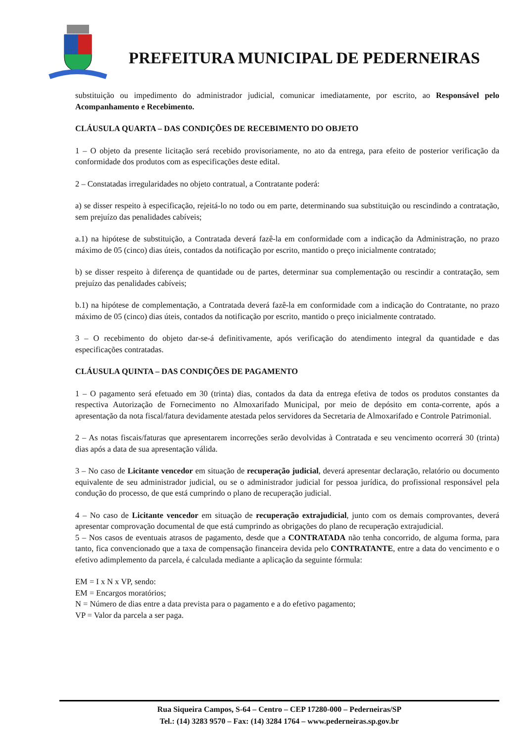PREFEITURA MUNICIPAL DE PEDERNEIRAS
substituição ou impedimento do administrador judicial, comunicar imediatamente, por escrito, ao Responsável pelo Acompanhamento e Recebimento.
CLÁUSULA QUARTA – DAS CONDIÇÕES DE RECEBIMENTO DO OBJETO
1 – O objeto da presente licitação será recebido provisoriamente, no ato da entrega, para efeito de posterior verificação da conformidade dos produtos com as especificações deste edital.
2 – Constatadas irregularidades no objeto contratual, a Contratante poderá:
a) se disser respeito à especificação, rejeitá-lo no todo ou em parte, determinando sua substituição ou rescindindo a contratação, sem prejuízo das penalidades cabíveis;
a.1) na hipótese de substituição, a Contratada deverá fazê-la em conformidade com a indicação da Administração, no prazo máximo de 05 (cinco) dias úteis, contados da notificação por escrito, mantido o preço inicialmente contratado;
b) se disser respeito à diferença de quantidade ou de partes, determinar sua complementação ou rescindir a contratação, sem prejuízo das penalidades cabíveis;
b.1) na hipótese de complementação, a Contratada deverá fazê-la em conformidade com a indicação do Contratante, no prazo máximo de 05 (cinco) dias úteis, contados da notificação por escrito, mantido o preço inicialmente contratado.
3 – O recebimento do objeto dar-se-á definitivamente, após verificação do atendimento integral da quantidade e das especificações contratadas.
CLÁUSULA QUINTA – DAS CONDIÇÕES DE PAGAMENTO
1 – O pagamento será efetuado em 30 (trinta) dias, contados da data da entrega efetiva de todos os produtos constantes da respectiva Autorização de Fornecimento no Almoxarifado Municipal, por meio de depósito em conta-corrente, após a apresentação da nota fiscal/fatura devidamente atestada pelos servidores da Secretaria de Almoxarifado e Controle Patrimonial.
2 – As notas fiscais/faturas que apresentarem incorreções serão devolvidas à Contratada e seu vencimento ocorrerá 30 (trinta) dias após a data de sua apresentação válida.
3 – No caso de Licitante vencedor em situação de recuperação judicial, deverá apresentar declaração, relatório ou documento equivalente de seu administrador judicial, ou se o administrador judicial for pessoa jurídica, do profissional responsável pela condução do processo, de que está cumprindo o plano de recuperação judicial.
4 – No caso de Licitante vencedor em situação de recuperação extrajudicial, junto com os demais comprovantes, deverá apresentar comprovação documental de que está cumprindo as obrigações do plano de recuperação extrajudicial.
5 – Nos casos de eventuais atrasos de pagamento, desde que a CONTRATADA não tenha concorrido, de alguma forma, para tanto, fica convencionado que a taxa de compensação financeira devida pelo CONTRATANTE, entre a data do vencimento e o efetivo adimplemento da parcela, é calculada mediante a aplicação da seguinte fórmula:
EM = I x N x VP, sendo:
EM = Encargos moratórios;
N = Número de dias entre a data prevista para o pagamento e a do efetivo pagamento;
VP = Valor da parcela a ser paga.
Rua Siqueira Campos, S-64 – Centro – CEP 17280-000 – Pederneiras/SP
Tel.: (14) 3283 9570 – Fax: (14) 3284 1764 – www.pederneiras.sp.gov.br